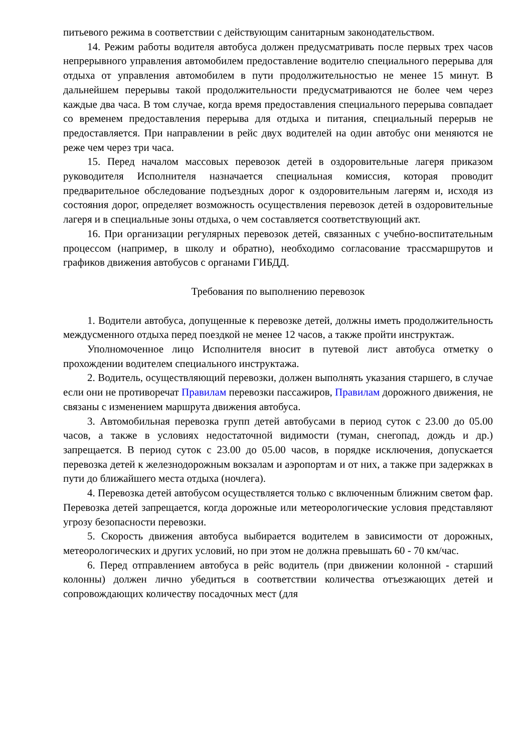питьевого режима в соответствии с действующим санитарным законодательством.
14. Режим работы водителя автобуса должен предусматривать после первых трех часов непрерывного управления автомобилем предоставление водителю специального перерыва для отдыха от управления автомобилем в пути продолжительностью не менее 15 минут. В дальнейшем перерывы такой продолжительности предусматриваются не более чем через каждые два часа. В том случае, когда время предоставления специального перерыва совпадает со временем предоставления перерыва для отдыха и питания, специальный перерыв не предоставляется. При направлении в рейс двух водителей на один автобус они меняются не реже чем через три часа.
15. Перед началом массовых перевозок детей в оздоровительные лагеря приказом руководителя Исполнителя назначается специальная комиссия, которая проводит предварительное обследование подъездных дорог к оздоровительным лагерям и, исходя из состояния дорог, определяет возможность осуществления перевозок детей в оздоровительные лагеря и в специальные зоны отдыха, о чем составляется соответствующий акт.
16. При организации регулярных перевозок детей, связанных с учебно-воспитательным процессом (например, в школу и обратно), необходимо согласование трассмаршрутов и графиков движения автобусов с органами ГИБДД.
Требования по выполнению перевозок
1. Водители автобуса, допущенные к перевозке детей, должны иметь продолжительность междусменного отдыха перед поездкой не менее 12 часов, а также пройти инструктаж.
Уполномоченное лицо Исполнителя вносит в путевой лист автобуса отметку о прохождении водителем специального инструктажа.
2. Водитель, осуществляющий перевозки, должен выполнять указания старшего, в случае если они не противоречат Правилам перевозки пассажиров, Правилам дорожного движения, не связаны с изменением маршрута движения автобуса.
3. Автомобильная перевозка групп детей автобусами в период суток с 23.00 до 05.00 часов, а также в условиях недостаточной видимости (туман, снегопад, дождь и др.) запрещается. В период суток с 23.00 до 05.00 часов, в порядке исключения, допускается перевозка детей к железнодорожным вокзалам и аэропортам и от них, а также при задержках в пути до ближайшего места отдыха (ночлега).
4. Перевозка детей автобусом осуществляется только с включенным ближним светом фар. Перевозка детей запрещается, когда дорожные или метеорологические условия представляют угрозу безопасности перевозки.
5. Скорость движения автобуса выбирается водителем в зависимости от дорожных, метеорологических и других условий, но при этом не должна превышать 60 - 70 км/час.
6. Перед отправлением автобуса в рейс водитель (при движении колонной - старший колонны) должен лично убедиться в соответствии количества отъезжающих детей и сопровождающих количеству посадочных мест (для